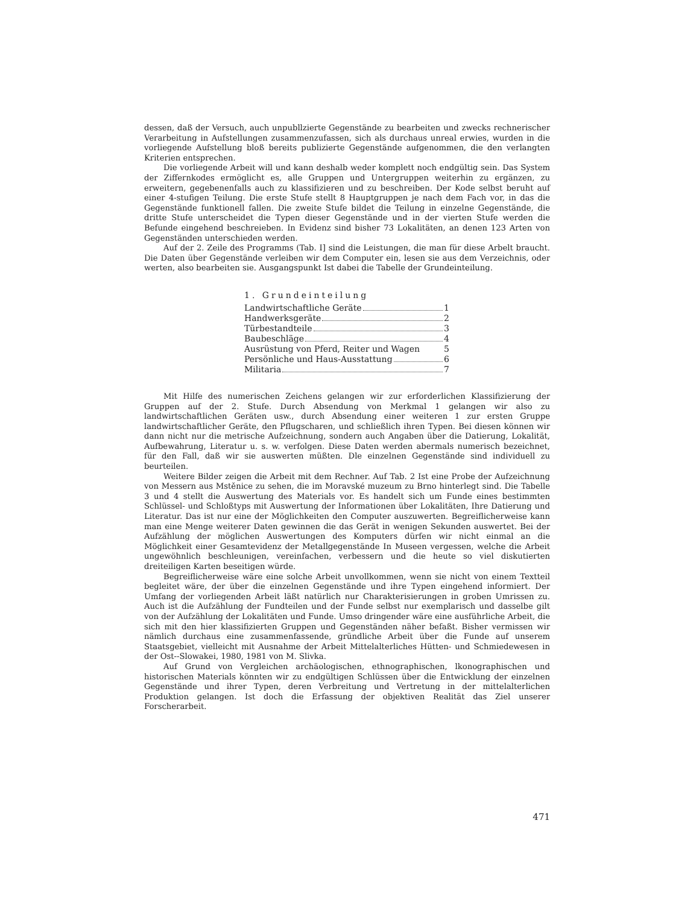dessen, daß der Versuch, auch unpubllzierte Gegenstände zu bearbeiten und zwecks rechnerischer Verarbeitung in Aufstellungen zusammenzufassen, sich als durchaus unreal erwies, wurden in die vorliegende Aufstellung bloß bereits publizierte Gegenstände aufgenommen, die den verlangten Kriterien entsprechen.
Die vorliegende Arbeit will und kann deshalb weder komplett noch endgültig sein. Das System der Ziffernkodes ermöglicht es, alle Gruppen und Untergruppen weiterhin zu ergänzen, zu erweitern, gegebenenfalls auch zu klassifizieren und zu beschreiben. Der Kode selbst beruht auf einer 4-stufigen Teilung. Die erste Stufe stellt 8 Hauptgruppen je nach dem Fach vor, in das die Gegenstände funktionell fallen. Die zweite Stufe bildet die Teilung in einzelne Gegenstände, die dritte Stufe unterscheidet die Typen dieser Gegenstände und in der vierten Stufe werden die Befunde eingehend beschreieben. In Evidenz sind bisher 73 Lokalitäten, an denen 123 Arten von Gegenständen unterschieden werden.
Auf der 2. Zeile des Programms (Tab. I] sind die Leistungen, die man für diese Arbelt braucht. Die Daten über Gegenstände verleiben wir dem Computer ein, lesen sie aus dem Verzeichnis, oder werten, also bearbeiten sie. Ausgangspunkt Ist dabei die Tabelle der Grundeinteilung.
1. Grundeinteilung
Landwirtschaftliche Geräte 1
Handwerksgeräte 2
Türbestandteile 3
Baubeschläge 4
Ausrüstung von Pferd, Reiter und Wagen 5
Persönliche und Haus-Ausstattung 6
Militaria 7
Mit Hilfe des numerischen Zeichens gelangen wir zur erforderlichen Klassifizierung der Gruppen auf der 2. Stufe. Durch Absendung von Merkmal 1 gelangen wir also zu landwirtschaftlichen Geräten usw., durch Absendung einer weiteren 1 zur ersten Gruppe landwirtschaftlicher Geräte, den Pflugscharen, und schließlich ihren Typen. Bei diesen können wir dann nicht nur die metrische Aufzeichnung, sondern auch Angaben über die Datierung, Lokalität, Aufbewahrung, Literatur u. s. w. verfolgen. Diese Daten werden abermals numerisch bezeichnet, für den Fall, daß wir sie auswerten müßten. Dle einzelnen Gegenstände sind individuell zu beurteilen.
Weitere Bilder zeigen die Arbeit mit dem Rechner. Auf Tab. 2 Ist eine Probe der Aufzeichnung von Messern aus Mstěnice zu sehen, die im Moravské muzeum zu Brno hinterlegt sind. Die Tabelle 3 und 4 stellt die Auswertung des Materials vor. Es handelt sich um Funde eines bestimmten Schlüssel- und Schloßtyps mit Auswertung der Informationen über Lokalitäten, Ihre Datierung und Literatur. Das ist nur eine der Möglichkeiten den Computer auszuwerten. Begreiflicherweise kann man eine Menge weiterer Daten gewinnen die das Gerät in wenigen Sekunden auswertet. Bei der Aufzählung der möglichen Auswertungen des Komputers dürfen wir nicht einmal an die Möglichkeit einer Gesamtevidenz der Metallgegenstände In Museen vergessen, welche die Arbeit ungewöhnlich beschleunigen, vereinfachen, verbessern und die heute so viel diskutierten dreiteiligen Karten beseitigen würde.
Begreiflicherweise wäre eine solche Arbeit unvollkommen, wenn sie nicht von einem Textteil begleitet wäre, der über die einzelnen Gegenstände und ihre Typen eingehend informiert. Der Umfang der vorliegenden Arbeit läßt natürlich nur Charakterisierungen in groben Umrissen zu. Auch ist die Aufzählung der Fundteilen und der Funde selbst nur exemplarisch und dasselbe gilt von der Aufzählung der Lokalitäten und Funde. Umso dringender wäre eine ausführliche Arbeit, die sich mit den hier klassifizierten Gruppen und Gegenständen näher befaßt. Bisher vermissen wir nämlich durchaus eine zusammenfassende, gründliche Arbeit über die Funde auf unserem Staatsgebiet, vielleicht mit Ausnahme der Arbeit Mittelalterliches Hütten- und Schmiedewesen in der Ost--Slowakei, 1980, 1981 von M. Slivka.
Auf Grund von Vergleichen archäologischen, ethnographischen, lkonographischen und historischen Materials könnten wir zu endgültigen Schlüssen über die Entwicklung der einzelnen Gegenstände und ihrer Typen, deren Verbreitung und Vertretung in der mittelalterlichen Produktion gelangen. Ist doch die Erfassung der objektiven Realität das Ziel unserer Forscherarbeit.
471